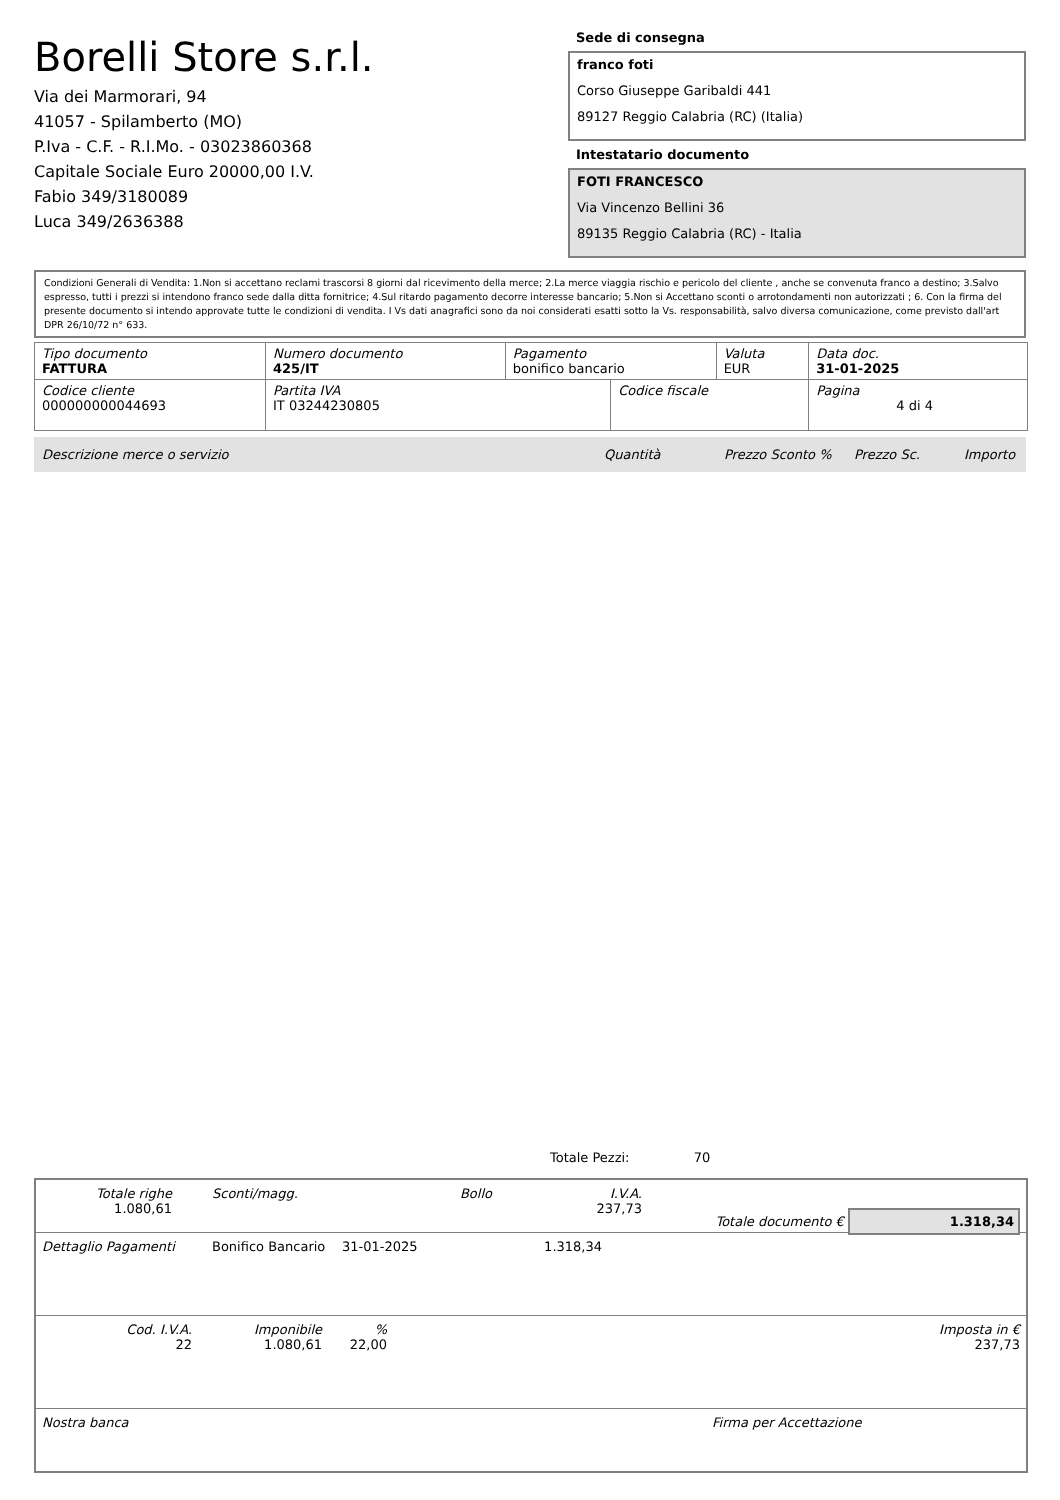Borelli Store s.r.l.
Via dei Marmorari, 94
41057 - Spilamberto (MO)
P.Iva - C.F. - R.I.Mo. - 03023860368
Capitale Sociale Euro 20000,00 I.V.
Fabio 349/3180089
Luca 349/2636388
Sede di consegna
franco foti
Corso Giuseppe Garibaldi 441
89127 Reggio Calabria (RC) (Italia)
Intestatario documento
FOTI FRANCESCO
Via Vincenzo Bellini 36
89135 Reggio Calabria (RC) - Italia
Condizioni Generali di Vendita: 1.Non si accettano reclami trascorsi 8 giorni dal ricevimento della merce; 2.La merce viaggia rischio e pericolo del cliente , anche se convenuta franco a destino; 3.Salvo espresso, tutti i prezzi si intendono franco sede dalla ditta fornitrice; 4.Sul ritardo pagamento decorre interesse bancario; 5.Non si Accettano sconti o arrotondamenti non autorizzati ; 6. Con la firma del presente documento si intendo approvate tutte le condizioni di vendita. I Vs dati anagrafici sono da noi considerati esatti sotto la Vs. responsabilità, salvo diversa comunicazione, come previsto dall'art DPR 26/10/72 n° 633.
| Tipo documento FATTURA | Numero documento 425/IT | Pagamento bonifico bancario | | Valuta EUR | Data doc. 31-01-2025 |
| Codice cliente 000000000044693 | Partita IVA IT 03244230805 | | Codice fiscale | | Pagina 4 di 4 |
Descrizione merce o servizio Quantità Prezzo Sconto % Prezzo Sc. Importo
Totale Pezzi: 70
Totale righe
1.080,61
Sconti/magg. Bollo I.V.A.
237,73
Totale documento € 1.318,34
Dettaglio Pagamenti Bonifico Bancario 31-01-2025 1.318,34
Cod. I.V.A.
22
Imponibile
1.080,61
%
22,00
Imposta in €
237,73
Nostra banca Firma per Accettazione